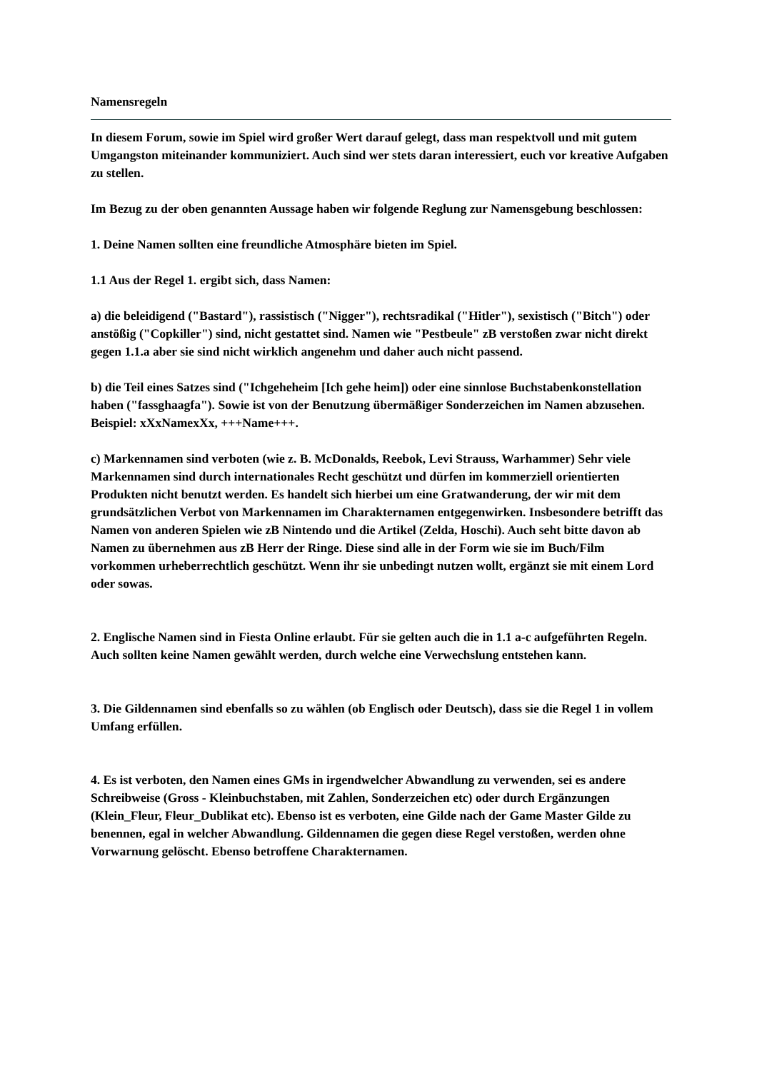Namensregeln
In diesem Forum, sowie im Spiel wird großer Wert darauf gelegt, dass man respektvoll und mit gutem Umgangston miteinander kommuniziert. Auch sind wer stets daran interessiert, euch vor kreative Aufgaben zu stellen.
Im Bezug zu der oben genannten Aussage haben wir folgende Reglung zur Namensgebung beschlossen:
1. Deine Namen sollten eine freundliche Atmosphäre bieten im Spiel.
1.1 Aus der Regel 1. ergibt sich, dass Namen:
a) die beleidigend ("Bastard"), rassistisch ("Nigger"), rechtsradikal ("Hitler"), sexistisch ("Bitch") oder anstößig ("Copkiller") sind, nicht gestattet sind. Namen wie "Pestbeule" zB verstoßen zwar nicht direkt gegen 1.1.a aber sie sind nicht wirklich angenehm und daher auch nicht passend.
b) die Teil eines Satzes sind ("Ichgeheheim [Ich gehe heim]) oder eine sinnlose Buchstabenkonstellation haben ("fassghaagfa"). Sowie ist von der Benutzung übermäßiger Sonderzeichen im Namen abzusehen. Beispiel: xXxNamexXx, +++Name+++.
c) Markennamen sind verboten (wie z. B. McDonalds, Reebok, Levi Strauss, Warhammer) Sehr viele Markennamen sind durch internationales Recht geschützt und dürfen im kommerziell orientierten Produkten nicht benutzt werden. Es handelt sich hierbei um eine Gratwanderung, der wir mit dem grundsätzlichen Verbot von Markennamen im Charakternamen entgegenwirken. Insbesondere betrifft das Namen von anderen Spielen wie zB Nintendo und die Artikel (Zelda, Hoschi). Auch seht bitte davon ab Namen zu übernehmen aus zB Herr der Ringe. Diese sind alle in der Form wie sie im Buch/Film vorkommen urheberrechtlich geschützt. Wenn ihr sie unbedingt nutzen wollt, ergänzt sie mit einem Lord oder sowas.
2. Englische Namen sind in Fiesta Online erlaubt. Für sie gelten auch die in 1.1 a-c aufgeführten Regeln. Auch sollten keine Namen gewählt werden, durch welche eine Verwechslung entstehen kann.
3. Die Gildennamen sind ebenfalls so zu wählen (ob Englisch oder Deutsch), dass sie die Regel 1 in vollem Umfang erfüllen.
4. Es ist verboten, den Namen eines GMs in irgendwelcher Abwandlung zu verwenden, sei es andere Schreibweise (Gross - Kleinbuchstaben, mit Zahlen, Sonderzeichen etc) oder durch Ergänzungen (Klein_Fleur, Fleur_Dublikat etc). Ebenso ist es verboten, eine Gilde nach der Game Master Gilde zu benennen, egal in welcher Abwandlung. Gildennamen die gegen diese Regel verstoßen, werden ohne Vorwarnung gelöscht. Ebenso betroffene Charakternamen.